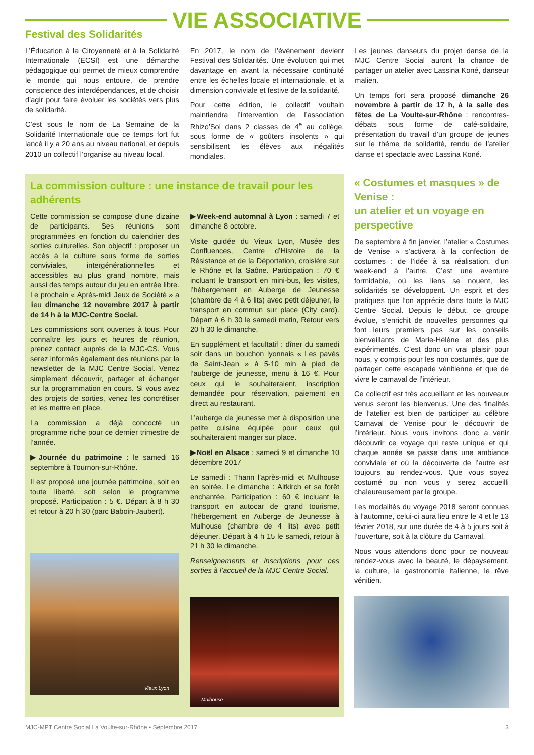VIE ASSOCIATIVE
Festival des Solidarités
L’Éducation à la Citoyenneté et à la Solidarité Internationale (ECSI) est une démarche pédagogique qui permet de mieux comprendre le monde qui nous entoure, de prendre conscience des interdépendances, et de choisir d’agir pour faire évoluer les sociétés vers plus de solidarité.
C’est sous le nom de La Semaine de la Solidarité Internationale que ce temps fort fut lancé il y a 20 ans au niveau national, et depuis 2010 un collectif l’organise au niveau local.
En 2017, le nom de l’événement devient Festival des Solidarités. Une évolution qui met davantage en avant la nécessaire continuité entre les échelles locale et internationale, et la dimension conviviale et festive de la solidarité.
Pour cette édition, le collectif voultain maintiendra l’intervention de l’association Rhizo’Sol dans 2 classes de 4<sup>e</sup> au collège, sous forme de « goûters insolents » qui sensibilisent les élèves aux inégalités mondiales.
Les jeunes danseurs du projet danse de la MJC Centre Social auront la chance de partager un atelier avec Lassina Koné, danseur malien.
Un temps fort sera proposé dimanche 26 novembre à partir de 17 h, à la salle des fêtes de La Voulte-sur-Rhône : rencontres-débats sous forme de café-solidaire, présentation du travail d’un groupe de jeunes sur le thème de solidarité, rendu de l’atelier danse et spectacle avec Lassina Koné.
La commission culture : une instance de travail pour les adhérents
Cette commission se compose d’une dizaine de participants. Ses réunions sont programmées en fonction du calendrier des sorties culturelles. Son objectif : proposer un accès à la culture sous forme de sorties conviviales, intergénérationnelles et accessibles au plus grand nombre, mais aussi des temps autour du jeu en entrée libre. Le prochain « Après-midi Jeux de Société » a lieu dimanche 12 novembre 2017 à partir de 14 h à la MJC-Centre Social.
Les commissions sont ouvertes à tous. Pour connaître les jours et heures de réunion, prenez contact auprès de la MJC-CS. Vous serez informés également des réunions par la newsletter de la MJC Centre Social. Venez simplement découvrir, partager et échanger sur la programmation en cours. Si vous avez des projets de sorties, venez les concrétiser et les mettre en place.
La commission a déjà concocté un programme riche pour ce dernier trimestre de l’année.
▶Journée du patrimoine : le samedi 16 septembre à Tournon-sur-Rhône.
Il est proposé une journée patrimoine, soit en toute liberté, soit selon le programme proposé. Participation : 5 €. Départ à 8 h 30 et retour à 20 h 30 (parc Baboin-Jaubert).
Vieux Lyon
▶Week-end automnal à Lyon : samedi 7 et dimanche 8 octobre.
Visite guidée du Vieux Lyon, Musée des Confluences, Centre d’Histoire de la Résistance et de la Déportation, croisière sur le Rhône et la Saône. Participation : 70 € incluant le transport en mini-bus, les visites, l’hébergement en Auberge de Jeunesse (chambre de 4 à 6 lits) avec petit déjeuner, le transport en commun sur place (City card). Départ à 6 h 30 le samedi matin, Retour vers 20 h 30 le dimanche.
En supplément et facultatif : dîner du samedi soir dans un bouchon lyonnais « Les pavés de Saint-Jean » à 5-10 min à pied de l’auberge de jeunesse, menu à 16 €. Pour ceux qui le souhaiteraient, inscription demandée pour réservation, paiement en direct au restaurant.
L’auberge de jeunesse met à disposition une petite cuisine équipée pour ceux qui souhaiteraient manger sur place.
▶Noël en Alsace : samedi 9 et dimanche 10 décembre 2017
Le samedi : Thann l’après-midi et Mulhouse en soirée. Le dimanche : Altkirch et sa forêt enchantée. Participation : 60 € incluant le transport en autocar de grand tourisme, l’hébergement en Auberge de Jeunesse à Mulhouse (chambre de 4 lits) avec petit déjeuner. Départ à 4 h 15 le samedi, retour à 21 h 30 le dimanche.
Renseignements et inscriptions pour ces sorties à l’accueil de la MJC Centre Social.
Mulhouse
« Costumes et masques » de Venise :
un atelier et un voyage en perspective
De septembre à fin janvier, l’atelier « Costumes de Venise » s’activera à la confection de costumes : de l’idée à sa réalisation, d’un week-end à l’autre. C’est une aventure formidable, où les liens se nouent, les solidarités se développent. Un esprit et des pratiques que l’on apprécie dans toute la MJC Centre Social. Depuis le début, ce groupe évolue, s’enrichit de nouvelles personnes qui font leurs premiers pas sur les conseils bienveillants de Marie-Hélène et des plus expérimentés. C’est donc un vrai plaisir pour nous, y compris pour les non costumés, que de partager cette escapade vénitienne et que de vivre le carnaval de l’intérieur.
Ce collectif est très accueillant et les nouveaux venus seront les bienvenus. Une des finalités de l’atelier est bien de participer au célèbre Carnaval de Venise pour le découvrir de l’intérieur. Nous vous invitons donc a venir découvrir ce voyage qui reste unique et qui chaque année se passe dans une ambiance conviviale et où la découverte de l’autre est toujours au rendez-vous. Que vous soyez costumé ou non vous y serez accueilli chaleureusement par le groupe.
Les modalités du voyage 2018 seront connues à l’automne, celui-ci aura lieu entre le 4 et le 13 février 2018, sur une durée de 4 à 5 jours soit à l’ouverture, soit à la clôture du Carnaval.
Nous vous attendons donc pour ce nouveau rendez-vous avec la beauté, le dépaysement, la culture, la gastronomie italienne, le rêve vénitien.
MJC-MPT Centre Social La Voulte-sur-Rhône • Septembre 2017 3